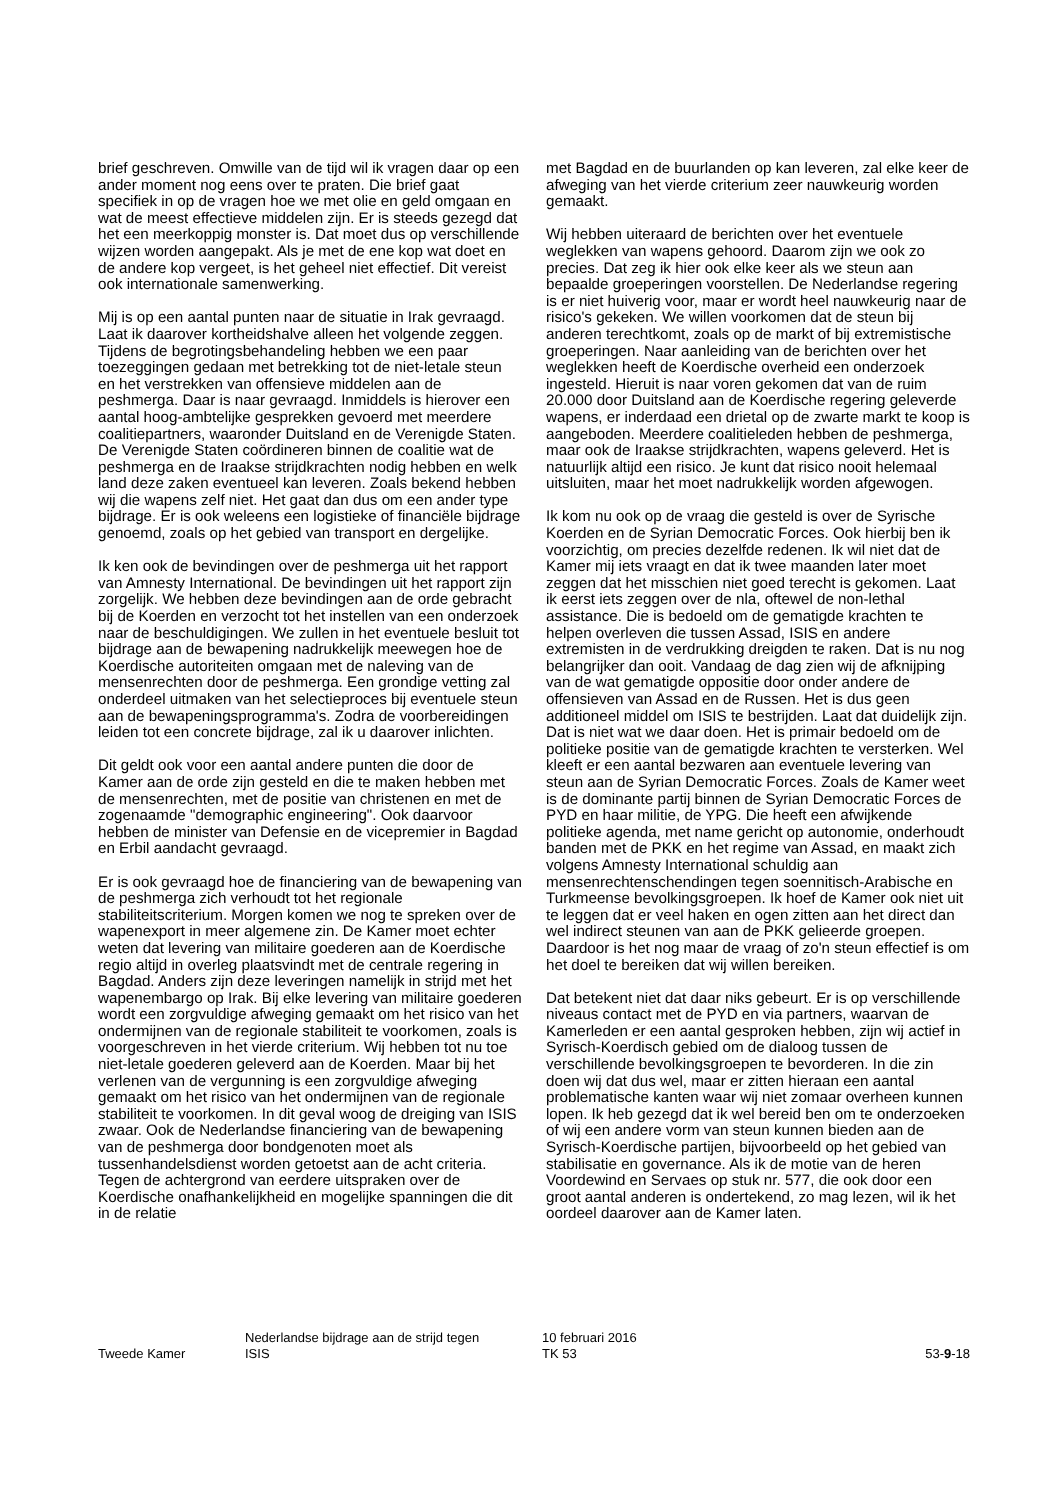brief geschreven. Omwille van de tijd wil ik vragen daar op een ander moment nog eens over te praten. Die brief gaat specifiek in op de vragen hoe we met olie en geld omgaan en wat de meest effectieve middelen zijn. Er is steeds gezegd dat het een meerkoppig monster is. Dat moet dus op verschillende wijzen worden aangepakt. Als je met de ene kop wat doet en de andere kop vergeet, is het geheel niet effectief. Dit vereist ook internationale samenwerking.
Mij is op een aantal punten naar de situatie in Irak gevraagd. Laat ik daarover kortheidshalve alleen het volgende zeggen. Tijdens de begrotingsbehandeling hebben we een paar toezeggingen gedaan met betrekking tot de niet-letale steun en het verstrekken van offensieve middelen aan de peshmerga. Daar is naar gevraagd. Inmiddels is hierover een aantal hoog-ambtelijke gesprekken gevoerd met meerdere coalitiepartners, waaronder Duitsland en de Verenigde Staten. De Verenigde Staten coördineren binnen de coalitie wat de peshmerga en de Iraakse strijdkrachten nodig hebben en welk land deze zaken eventueel kan leveren. Zoals bekend hebben wij die wapens zelf niet. Het gaat dan dus om een ander type bijdrage. Er is ook weleens een logistieke of financiële bijdrage genoemd, zoals op het gebied van transport en dergelijke.
Ik ken ook de bevindingen over de peshmerga uit het rapport van Amnesty International. De bevindingen uit het rapport zijn zorgelijk. We hebben deze bevindingen aan de orde gebracht bij de Koerden en verzocht tot het instellen van een onderzoek naar de beschuldigingen. We zullen in het eventuele besluit tot bijdrage aan de bewapening nadrukkelijk meewegen hoe de Koerdische autoriteiten omgaan met de naleving van de mensenrechten door de peshmerga. Een grondige vetting zal onderdeel uitmaken van het selectieproces bij eventuele steun aan de bewapeningsprogramma's. Zodra de voorbereidingen leiden tot een concrete bijdrage, zal ik u daarover inlichten.
Dit geldt ook voor een aantal andere punten die door de Kamer aan de orde zijn gesteld en die te maken hebben met de mensenrechten, met de positie van christenen en met de zogenaamde "demographic engineering". Ook daarvoor hebben de minister van Defensie en de vicepremier in Bagdad en Erbil aandacht gevraagd.
Er is ook gevraagd hoe de financiering van de bewapening van de peshmerga zich verhoudt tot het regionale stabiliteitscriterium. Morgen komen we nog te spreken over de wapenexport in meer algemene zin. De Kamer moet echter weten dat levering van militaire goederen aan de Koerdische regio altijd in overleg plaatsvindt met de centrale regering in Bagdad. Anders zijn deze leveringen namelijk in strijd met het wapenembargo op Irak. Bij elke levering van militaire goederen wordt een zorgvuldige afweging gemaakt om het risico van het ondermijnen van de regionale stabiliteit te voorkomen, zoals is voorgeschreven in het vierde criterium. Wij hebben tot nu toe niet-letale goederen geleverd aan de Koerden. Maar bij het verlenen van de vergunning is een zorgvuldige afweging gemaakt om het risico van het ondermijnen van de regionale stabiliteit te voorkomen. In dit geval woog de dreiging van ISIS zwaar. Ook de Nederlandse financiering van de bewapening van de peshmerga door bondgenoten moet als tussenhandelsdienst worden getoetst aan de acht criteria. Tegen de achtergrond van eerdere uitspraken over de Koerdische onafhankelijkheid en mogelijke spanningen die dit in de relatie
met Bagdad en de buurlanden op kan leveren, zal elke keer de afweging van het vierde criterium zeer nauwkeurig worden gemaakt.
Wij hebben uiteraard de berichten over het eventuele weglekken van wapens gehoord. Daarom zijn we ook zo precies. Dat zeg ik hier ook elke keer als we steun aan bepaalde groeperingen voorstellen. De Nederlandse regering is er niet huiverig voor, maar er wordt heel nauwkeurig naar de risico's gekeken. We willen voorkomen dat de steun bij anderen terechtkomt, zoals op de markt of bij extremistische groeperingen. Naar aanleiding van de berichten over het weglekken heeft de Koerdische overheid een onderzoek ingesteld. Hieruit is naar voren gekomen dat van de ruim 20.000 door Duitsland aan de Koerdische regering geleverde wapens, er inderdaad een drietal op de zwarte markt te koop is aangeboden. Meerdere coalitieleden hebben de peshmerga, maar ook de Iraakse strijdkrachten, wapens geleverd. Het is natuurlijk altijd een risico. Je kunt dat risico nooit helemaal uitsluiten, maar het moet nadrukkelijk worden afgewogen.
Ik kom nu ook op de vraag die gesteld is over de Syrische Koerden en de Syrian Democratic Forces. Ook hierbij ben ik voorzichtig, om precies dezelfde redenen. Ik wil niet dat de Kamer mij iets vraagt en dat ik twee maanden later moet zeggen dat het misschien niet goed terecht is gekomen. Laat ik eerst iets zeggen over de nla, oftewel de non-lethal assistance. Die is bedoeld om de gematigde krachten te helpen overleven die tussen Assad, ISIS en andere extremisten in de verdrukking dreigden te raken. Dat is nu nog belangrijker dan ooit. Vandaag de dag zien wij de afknijping van de wat gematigde oppositie door onder andere de offensieven van Assad en de Russen. Het is dus geen additioneel middel om ISIS te bestrijden. Laat dat duidelijk zijn. Dat is niet wat we daar doen. Het is primair bedoeld om de politieke positie van de gematigde krachten te versterken. Wel kleeft er een aantal bezwaren aan eventuele levering van steun aan de Syrian Democratic Forces. Zoals de Kamer weet is de dominante partij binnen de Syrian Democratic Forces de PYD en haar militie, de YPG. Die heeft een afwijkende politieke agenda, met name gericht op autonomie, onderhoudt banden met de PKK en het regime van Assad, en maakt zich volgens Amnesty International schuldig aan mensenrechtenschendingen tegen soennitisch-Arabische en Turkmeense bevolkingsgroepen. Ik hoef de Kamer ook niet uit te leggen dat er veel haken en ogen zitten aan het direct dan wel indirect steunen van aan de PKK gelieerde groepen. Daardoor is het nog maar de vraag of zo'n steun effectief is om het doel te bereiken dat wij willen bereiken.
Dat betekent niet dat daar niks gebeurt. Er is op verschillende niveaus contact met de PYD en via partners, waarvan de Kamerleden er een aantal gesproken hebben, zijn wij actief in Syrisch-Koerdisch gebied om de dialoog tussen de verschillende bevolkingsgroepen te bevorderen. In die zin doen wij dat dus wel, maar er zitten hieraan een aantal problematische kanten waar wij niet zomaar overheen kunnen lopen. Ik heb gezegd dat ik wel bereid ben om te onderzoeken of wij een andere vorm van steun kunnen bieden aan de Syrisch-Koerdische partijen, bijvoorbeeld op het gebied van stabilisatie en governance. Als ik de motie van de heren Voordewind en Servaes op stuk nr. 577, die ook door een groot aantal anderen is ondertekend, zo mag lezen, wil ik het oordeel daarover aan de Kamer laten.
Tweede Kamer
Nederlandse bijdrage aan de strijd tegen
ISIS
10 februari 2016
TK 53
53-9-18